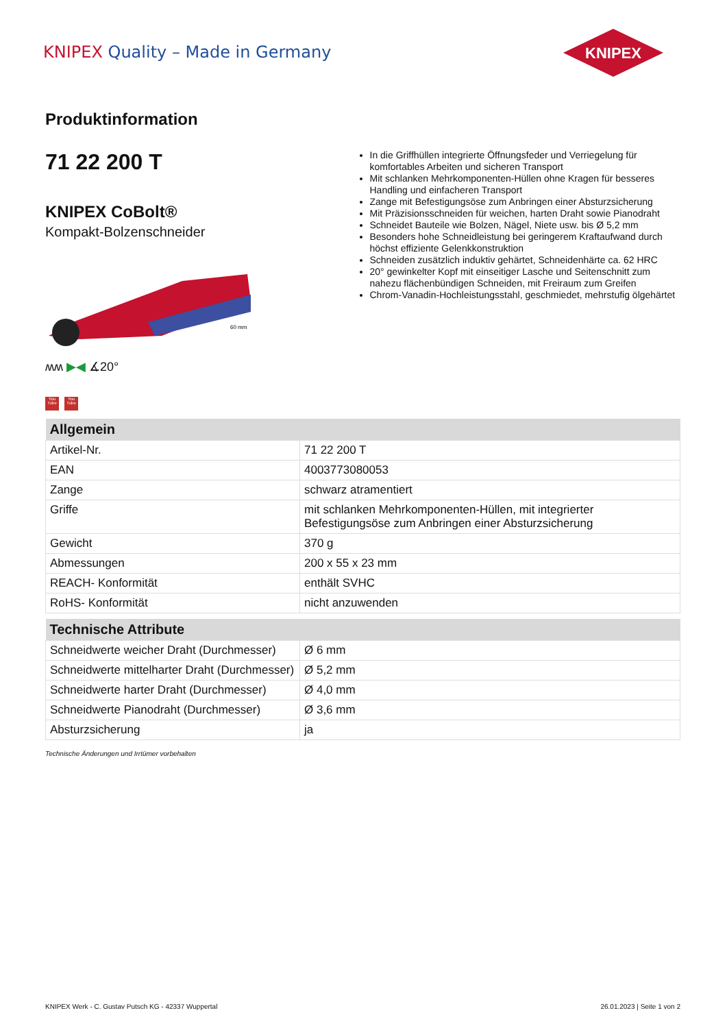KNIPEX Quality – Made in Germany
KNIPEX
Produktinformation
71 22 200 T
KNIPEX CoBolt®
Kompakt-Bolzenschneider
60 mm
ʍʍ ▶◀ ∡20°
You Tube You Tube
In die Griffhüllen integrierte Öffnungsfeder und Verriegelung für komfortables Arbeiten und sicheren Transport
Mit schlanken Mehrkomponenten-Hüllen ohne Kragen für besseres Handling und einfacheren Transport
Zange mit Befestigungsöse zum Anbringen einer Absturzsicherung
Mit Präzisionsschneiden für weichen, harten Draht sowie Pianodraht
Schneidet Bauteile wie Bolzen, Nägel, Niete usw. bis Ø 5,2 mm
Besonders hohe Schneidleistung bei geringerem Kraftaufwand durch höchst effiziente Gelenkkonstruktion
Schneiden zusätzlich induktiv gehärtet, Schneidenhärte ca. 62 HRC
20° gewinkelter Kopf mit einseitiger Lasche und Seitenschnitt zum nahezu flächenbündigen Schneiden, mit Freiraum zum Greifen
Chrom-Vanadin-Hochleistungsstahl, geschmiedet, mehrstufig ölgehärtet
| Allgemein | |
| --- | --- |
| Artikel-Nr. | 71 22 200 T |
| EAN | 4003773080053 |
| Zange | schwarz atramentiert |
| Griffe | mit schlanken Mehrkomponenten-Hüllen, mit integrierter Befestigungsöse zum Anbringen einer Absturzsicherung |
| Gewicht | 370 g |
| Abmessungen | 200 x 55 x 23 mm |
| REACH- Konformität | enthält SVHC |
| RoHS- Konformität | nicht anzuwenden |
| Technische Attribute | |
| --- | --- |
| Schneidwerte weicher Draht (Durchmesser) | Ø 6 mm |
| Schneidwerte mittelharter Draht (Durchmesser) | Ø 5,2 mm |
| Schneidwerte harter Draht (Durchmesser) | Ø 4,0 mm |
| Schneidwerte Pianodraht (Durchmesser) | Ø 3,6 mm |
| Absturzsicherung | ja |
Technische Änderungen und Irrtümer vorbehalten
KNIPEX Werk - C. Gustav Putsch KG - 42337 Wuppertal 26.01.2023 | Seite 1 von 2